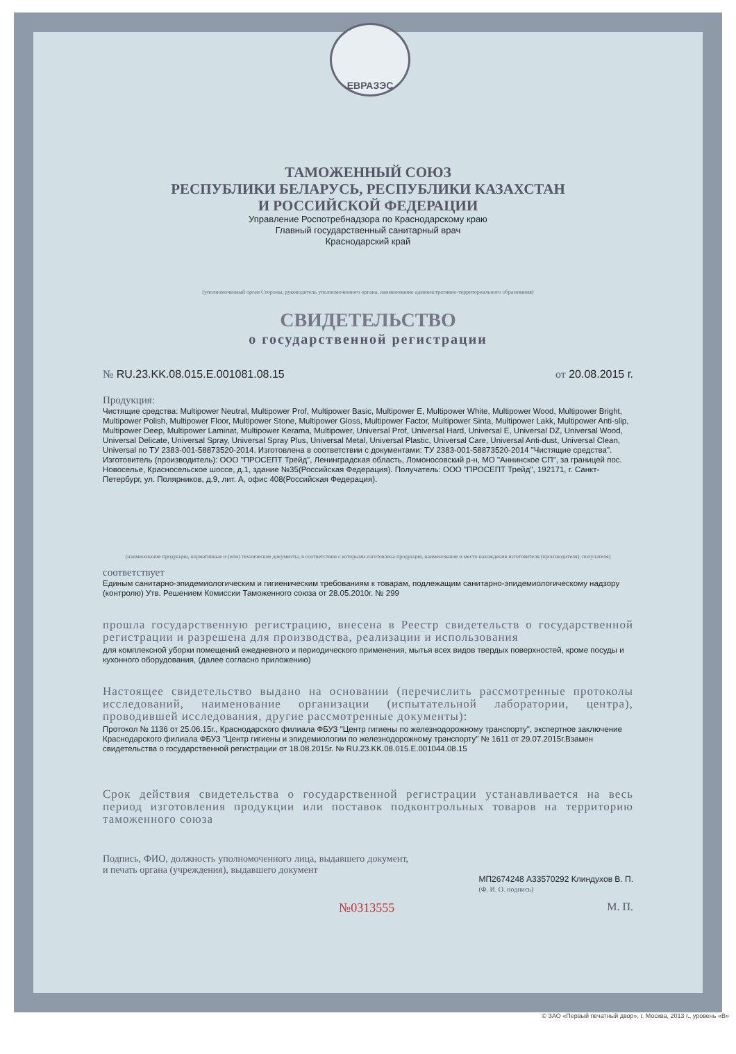ЕВРАЗЭС
ТАМОЖЕННЫЙ СОЮЗ
РЕСПУБЛИКИ БЕЛАРУСЬ, РЕСПУБЛИКИ КАЗАХСТАН
И РОССИЙСКОЙ ФЕДЕРАЦИИ
Управление Роспотребнадзора по Краснодарскому краю
Главный государственный санитарный врач
Краснодарский край
(уполномоченный орган Стороны, руководитель уполномоченного органа, наименование административно-территориального образования)
СВИДЕТЕЛЬСТВО
о государственной регистрации
№ RU.23.KK.08.015.E.001081.08.15 от 20.08.2015 г.
Продукция:
Чистящие средства: Multipower Neutral, Multipower Prof, Multipower Basic, Multipower E, Multipower White, Multipower Wood, Multipower Bright, Multipower Polish, Multipower Floor, Multipower Stone, Multipower Gloss, Multipower Factor, Multipower Sinta, Multipower Lakk, Multipower Anti-slip, Multipower Deep, Multipower Laminat, Multipower Kerama, Multipower, Universal Prof, Universal Hard, Universal E, Universal DZ, Universal Wood, Universal Delicate, Universal Spray, Universal Spray Plus, Universal Metal, Universal Plastic, Universal Care, Universal Anti-dust, Universal Clean, Universal по ТУ 2383-001-58873520-2014. Изготовлена в соответствии с документами: ТУ 2383-001-58873520-2014 "Чистящие средства". Изготовитель (производитель): ООО "ПРОСЕПТ Трейд", Ленинградская область, Ломоносовский р-н, МО "Аннинское СП", за границей пос. Новоселье, Красносельское шоссе, д.1, здание №35(Российская Федерация). Получатель: ООО "ПРОСЕПТ Трейд", 192171, г. Санкт-Петербург, ул. Полярников, д.9, лит. А, офис 408(Российская Федерация).
(наименование продукции, нормативные и (или) технические документы, в соответствии с которыми изготовлена продукция, наименование и место нахождения изготовителя (производителя), получателя)
соответствует
Единым санитарно-эпидемиологическим и гигиеническим требованиям к товарам, подлежащим санитарно-эпидемиологическому надзору (контролю) Утв. Решением Комиссии Таможенного союза от 28.05.2010г. № 299
прошла государственную регистрацию, внесена в Реестр свидетельств о государственной регистрации и разрешена для производства, реализации и использования
для комплексной уборки помещений ежедневного и периодического применения, мытья всех видов твердых поверхностей, кроме посуды и кухонного оборудования, (далее согласно приложению)
Настоящее свидетельство выдано на основании (перечислить рассмотренные протоколы исследований, наименование организации (испытательной лаборатории, центра), проводившей исследования, другие рассмотренные документы):
Протокол № 1136 от 25.06.15г., Краснодарского филиала ФБУЗ "Центр гигиены по железнодорожному транспорту", экспертное заключение Краснодарского филиала ФБУЗ "Центр гигиены и эпидемиологии по железнодорожному транспорту" № 1611 от 29.07.2015г.Взамен свидетельства о государственной регистрации от 18.08.2015г. № RU.23.KK.08.015.E.001044.08.15
Срок действия свидетельства о государственной регистрации устанавливается на весь период изготовления продукции или поставок подконтрольных товаров на территорию таможенного союза
Подпись, ФИО, должность уполномоченного лица, выдавшего документ, и печать органа (учреждения), выдавшего документ
МП2674248 А33570292 Клиндухов В. П.
(Ф. И. О. подпись)
№0313555 М. П.
© ЗАО «Первый печатный двор», г. Москва, 2013 г., уровень «В»